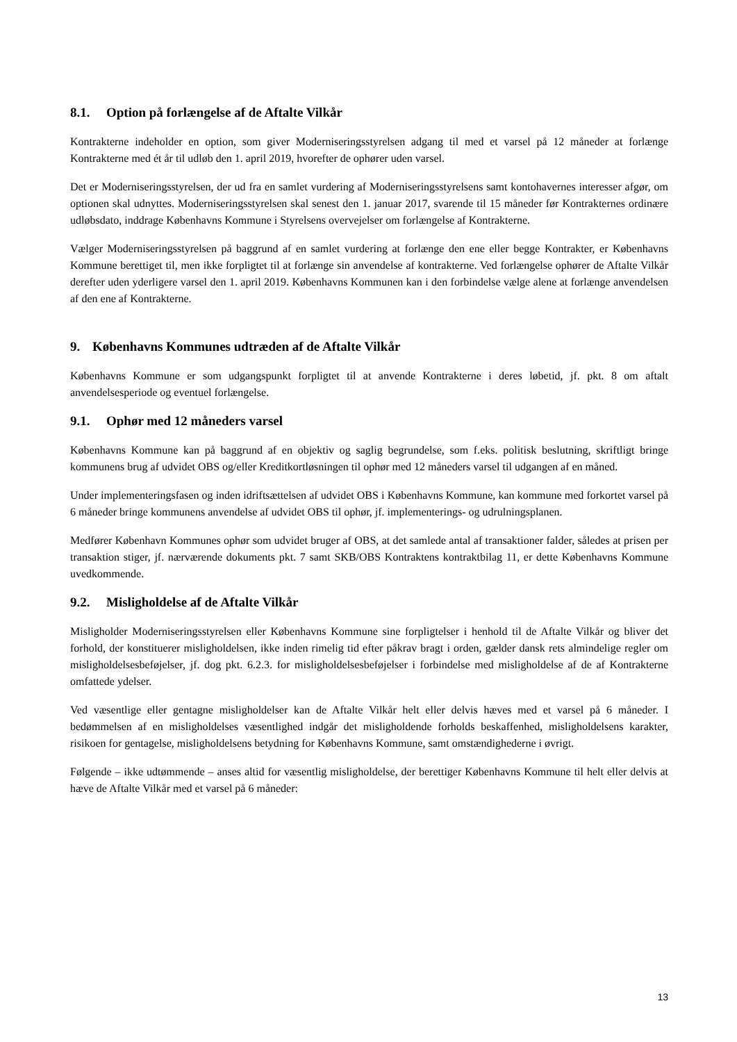8.1. Option på forlængelse af de Aftalte Vilkår
Kontrakterne indeholder en option, som giver Moderniseringsstyrelsen adgang til med et varsel på 12 måneder at forlænge Kontrakterne med ét år til udløb den 1. april 2019, hvorefter de ophører uden varsel.
Det er Moderniseringsstyrelsen, der ud fra en samlet vurdering af Moderniseringsstyrelsens samt kontohavernes interesser afgør, om optionen skal udnyttes. Moderniseringsstyrelsen skal senest den 1. januar 2017, svarende til 15 måneder før Kontrakternes ordinære udløbsdato, inddrage Københavns Kommune i Styrelsens overvejelser om forlængelse af Kontrakterne.
Vælger Moderniseringsstyrelsen på baggrund af en samlet vurdering at forlænge den ene eller begge Kontrakter, er Københavns Kommune berettiget til, men ikke forpligtet til at forlænge sin anvendelse af kontrakterne. Ved forlængelse ophører de Aftalte Vilkår derefter uden yderligere varsel den 1. april 2019. Københavns Kommunen kan i den forbindelse vælge alene at forlænge anvendelsen af den ene af Kontrakterne.
9. Københavns Kommunes udtræden af de Aftalte Vilkår
Københavns Kommune er som udgangspunkt forpligtet til at anvende Kontrakterne i deres løbetid, jf. pkt. 8 om aftalt anvendelsesperiode og eventuel forlængelse.
9.1. Ophør med 12 måneders varsel
Københavns Kommune kan på baggrund af en objektiv og saglig begrundelse, som f.eks. politisk beslutning, skriftligt bringe kommunens brug af udvidet OBS og/eller Kreditkortløsningen til ophør med 12 måneders varsel til udgangen af en måned.
Under implementeringsfasen og inden idriftsættelsen af udvidet OBS i Københavns Kommune, kan kommune med forkortet varsel på 6 måneder bringe kommunens anvendelse af udvidet OBS til ophør, jf. implementerings- og udrulningsplanen.
Medfører København Kommunes ophør som udvidet bruger af OBS, at det samlede antal af transaktioner falder, således at prisen per transaktion stiger, jf. nærværende dokuments pkt. 7 samt SKB/OBS Kontraktens kontraktbilag 11, er dette Københavns Kommune uvedkommende.
9.2. Misligholdelse af de Aftalte Vilkår
Misligholder Moderniseringsstyrelsen eller Københavns Kommune sine forpligtelser i henhold til de Aftalte Vilkår og bliver det forhold, der konstituerer misligholdelsen, ikke inden rimelig tid efter påkrav bragt i orden, gælder dansk rets almindelige regler om misligholdelsesbeføjelser, jf. dog pkt. 6.2.3. for misligholdelsesbeføjelser i forbindelse med misligholdelse af de af Kontrakterne omfattede ydelser.
Ved væsentlige eller gentagne misligholdelser kan de Aftalte Vilkår helt eller delvis hæves med et varsel på 6 måneder. I bedømmelsen af en misligholdelses væsentlighed indgår det misligholdende forholds beskaffenhed, misligholdelsens karakter, risikoen for gentagelse, misligholdelsens betydning for Københavns Kommune, samt omstændighederne i øvrigt.
Følgende – ikke udtømmende – anses altid for væsentlig misligholdelse, der berettiger Københavns Kommune til helt eller delvis at hæve de Aftalte Vilkår med et varsel på 6 måneder:
13